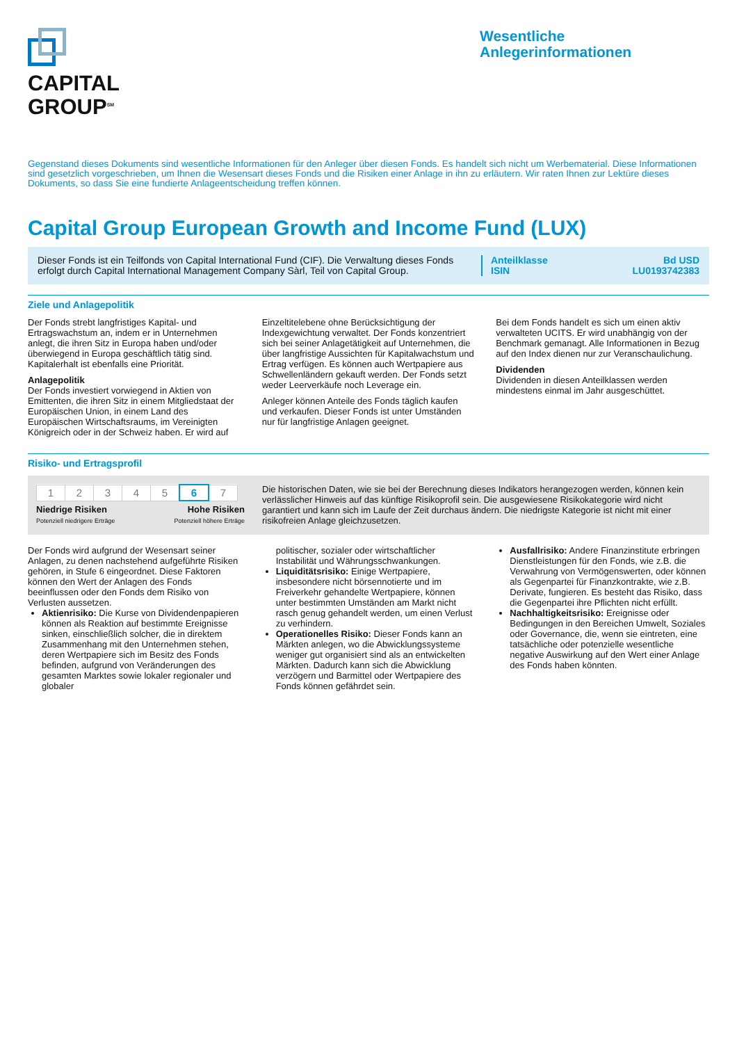CAPITAL
GROUP<sup>SM</sup>
Wesentliche
Anlegerinformationen
Gegenstand dieses Dokuments sind wesentliche Informationen für den Anleger über diesen Fonds. Es handelt sich nicht um Werbematerial. Diese Informationen sind gesetzlich vorgeschrieben, um Ihnen die Wesensart dieses Fonds und die Risiken einer Anlage in ihn zu erläutern. Wir raten Ihnen zur Lektüre dieses Dokuments, so dass Sie eine fundierte Anlageentscheidung treffen können.
Capital Group European Growth and Income Fund (LUX)
Dieser Fonds ist ein Teilfonds von Capital International Fund (CIF). Die Verwaltung dieses Fonds erfolgt durch Capital International Management Company Sàrl, Teil von Capital Group.
Anteilklasse
ISIN
Bd USD
LU0193742383
Ziele und Anlagepolitik
Der Fonds strebt langfristiges Kapital- und Ertragswachstum an, indem er in Unternehmen anlegt, die ihren Sitz in Europa haben und/oder überwiegend in Europa geschäftlich tätig sind. Kapitalerhalt ist ebenfalls eine Priorität.
Anlagepolitik
Der Fonds investiert vorwiegend in Aktien von Emittenten, die ihren Sitz in einem Mitgliedstaat der Europäischen Union, in einem Land des Europäischen Wirtschaftsraums, im Vereinigten Königreich oder in der Schweiz haben. Er wird auf
Einzeltitelebene ohne Berücksichtigung der Indexgewichtung verwaltet. Der Fonds konzentriert sich bei seiner Anlagetätigkeit auf Unternehmen, die über langfristige Aussichten für Kapitalwachstum und Ertrag verfügen. Es können auch Wertpapiere aus Schwellenländern gekauft werden. Der Fonds setzt weder Leerverkäufe noch Leverage ein.
Anleger können Anteile des Fonds täglich kaufen und verkaufen. Dieser Fonds ist unter Umständen nur für langfristige Anlagen geeignet.
Bei dem Fonds handelt es sich um einen aktiv verwalteten UCITS. Er wird unabhängig von der Benchmark gemanagt. Alle Informationen in Bezug auf den Index dienen nur zur Veranschaulichung.
Dividenden
Dividenden in diesen Anteilklassen werden mindestens einmal im Jahr ausgeschüttet.
Risiko- und Ertragsprofil
| 1 | 2 | 3 | 4 | 5 | 6 | 7 |
Niedrige Risiken
Potenziell niedrigere Erträge
Hohe Risiken
Potenziell höhere Erträge
Die historischen Daten, wie sie bei der Berechnung dieses Indikators herangezogen werden, können kein verlässlicher Hinweis auf das künftige Risikoprofil sein. Die ausgewiesene Risikokategorie wird nicht garantiert und kann sich im Laufe der Zeit durchaus ändern. Die niedrigste Kategorie ist nicht mit einer risikofreien Anlage gleichzusetzen.
Der Fonds wird aufgrund der Wesensart seiner Anlagen, zu denen nachstehend aufgeführte Risiken gehören, in Stufe 6 eingeordnet. Diese Faktoren können den Wert der Anlagen des Fonds beeinflussen oder den Fonds dem Risiko von Verlusten aussetzen.
Aktienrisiko: Die Kurse von Dividendenpapieren können als Reaktion auf bestimmte Ereignisse sinken, einschließlich solcher, die in direktem Zusammenhang mit den Unternehmen stehen, deren Wertpapiere sich im Besitz des Fonds befinden, aufgrund von Veränderungen des gesamten Marktes sowie lokaler regionaler und globaler
politischer, sozialer oder wirtschaftlicher Instabilität und Währungsschwankungen.
Liquiditätsrisiko: Einige Wertpapiere, insbesondere nicht börsennotierte und im Freiverkehr gehandelte Wertpapiere, können unter bestimmten Umständen am Markt nicht rasch genug gehandelt werden, um einen Verlust zu verhindern.
Operationelles Risiko: Dieser Fonds kann an Märkten anlegen, wo die Abwicklungssysteme weniger gut organisiert sind als an entwickelten Märkten. Dadurch kann sich die Abwicklung verzögern und Barmittel oder Wertpapiere des Fonds können gefährdet sein.
Ausfallrisiko: Andere Finanzinstitute erbringen Dienstleistungen für den Fonds, wie z.B. die Verwahrung von Vermögenswerten, oder können als Gegenpartei für Finanzkontrakte, wie z.B. Derivate, fungieren. Es besteht das Risiko, dass die Gegenpartei ihre Pflichten nicht erfüllt.
Nachhaltigkeitsrisiko: Ereignisse oder Bedingungen in den Bereichen Umwelt, Soziales oder Governance, die, wenn sie eintreten, eine tatsächliche oder potenzielle wesentliche negative Auswirkung auf den Wert einer Anlage des Fonds haben könnten.